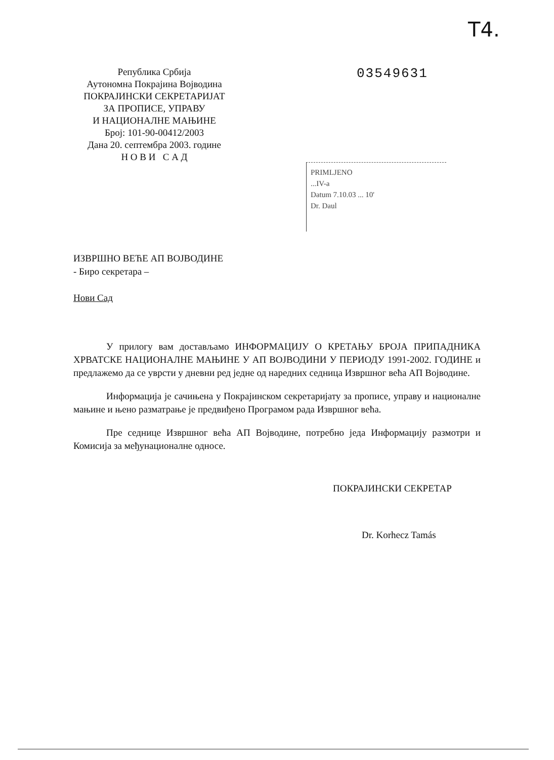T4.
Република Србија
Аутономна Покрајина Војводина
ПОКРАЈИНСКИ СЕКРЕТАРИЈАТ
ЗА ПРОПИСЕ, УПРАВУ
И НАЦИОНАЛНЕ МАЊИНЕ
Број: 101-90-00412/2003
Дана 20. септембра 2003. године
Н О В И С А Д
03549631
PRIMLJENO
...IV-a
Datum 7.10.03 ... 10'
Dr. Daul
ИЗВРШНО ВЕЋЕ АП ВОЈВОДИНЕ
- Биро секретара –
Нови Сад
У прилогу вам достављамо ИНФОРМАЦИЈУ О КРЕТАЊУ БРОЈА ПРИПАДНИКА ХРВАТСКЕ НАЦИОНАЛНЕ МАЊИНЕ У АП ВОЈВОДИНИ У ПЕРИОДУ 1991-2002. ГОДИНЕ и предлажемо да се уврсти у дневни ред једне од наредних седница Извршног већа АП Војводине.
Информација је сачињена у Покрајинском секретаријату за прописе, управу и националне мањине и њено разматрање је предвиђено Програмом рада Извршног већа.
Пре седнице Извршног већа АП Војводине, потребно једа Информацију размотри и Комисија за међунационалне односе.
ПОКРАЈИНСКИ СЕКРЕТАР
Dr. Korhecz Tamás